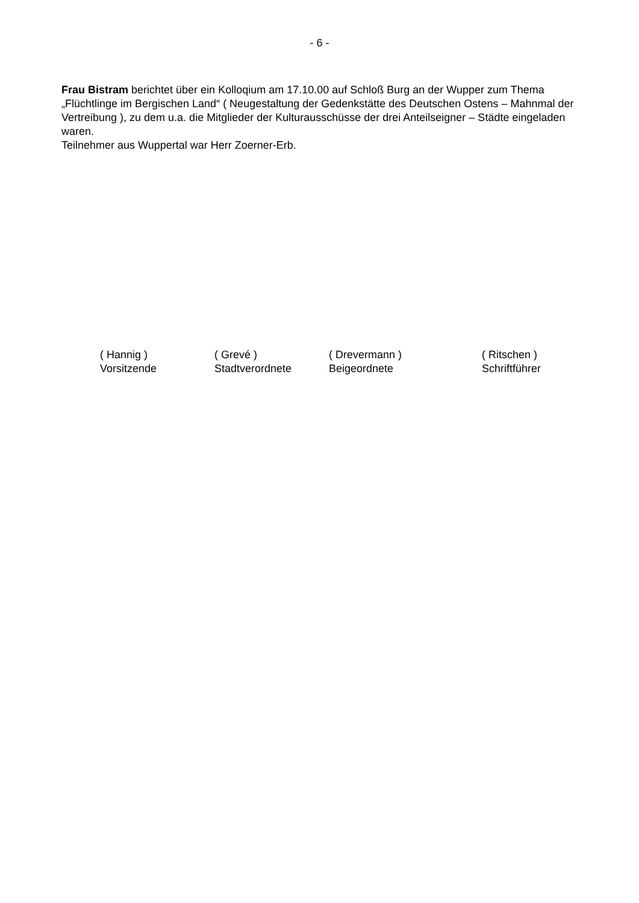- 6 -
Frau Bistram berichtet über ein Kolloqium am 17.10.00 auf Schloß Burg an der Wupper zum Thema „Flüchtlinge im Bergischen Land“ ( Neugestaltung der Gedenkstätte des Deutschen Ostens – Mahnmal der Vertreibung ), zu dem u.a. die Mitglieder der Kulturausschüsse der drei Anteilseigner – Städte eingeladen waren.
Teilnehmer aus Wuppertal war Herr Zoerner-Erb.
( Hannig )
Vorsitzende
( Grevé )
Stadtverordnete
( Drevermann )
Beigeordnete
( Ritschen )
Schriftführer